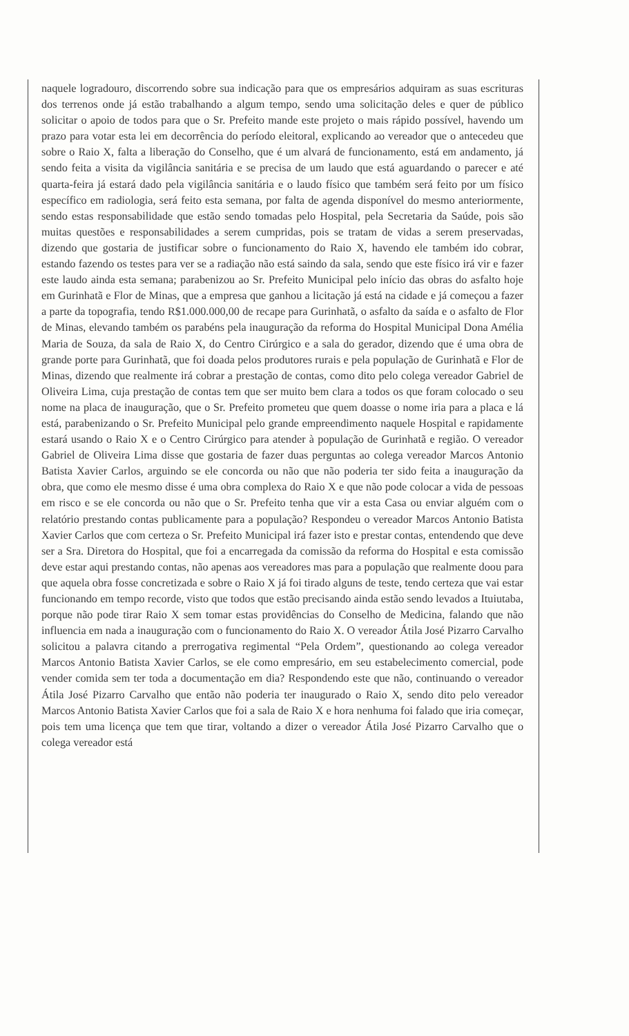naquele logradouro, discorrendo sobre sua indicação para que os empresários adquiram as suas escrituras dos terrenos onde já estão trabalhando a algum tempo, sendo uma solicitação deles e quer de público solicitar o apoio de todos para que o Sr. Prefeito mande este projeto o mais rápido possível, havendo um prazo para votar esta lei em decorrência do período eleitoral, explicando ao vereador que o antecedeu que sobre o Raio X, falta a liberação do Conselho, que é um alvará de funcionamento, está em andamento, já sendo feita a visita da vigilância sanitária e se precisa de um laudo que está aguardando o parecer e até quarta-feira já estará dado pela vigilância sanitária e o laudo físico que também será feito por um físico específico em radiologia, será feito esta semana, por falta de agenda disponível do mesmo anteriormente, sendo estas responsabilidade que estão sendo tomadas pelo Hospital, pela Secretaria da Saúde, pois são muitas questões e responsabilidades a serem cumpridas, pois se tratam de vidas a serem preservadas, dizendo que gostaria de justificar sobre o funcionamento do Raio X, havendo ele também ido cobrar, estando fazendo os testes para ver se a radiação não está saindo da sala, sendo que este físico irá vir e fazer este laudo ainda esta semana; parabenizou ao Sr. Prefeito Municipal pelo início das obras do asfalto hoje em Gurinhatã e Flor de Minas, que a empresa que ganhou a licitação já está na cidade e já começou a fazer a parte da topografia, tendo R$1.000.000,00 de recape para Gurinhatã, o asfalto da saída e o asfalto de Flor de Minas, elevando também os parabéns pela inauguração da reforma do Hospital Municipal Dona Amélia Maria de Souza, da sala de Raio X, do Centro Cirúrgico e a sala do gerador, dizendo que é uma obra de grande porte para Gurinhatã, que foi doada pelos produtores rurais e pela população de Gurinhatã e Flor de Minas, dizendo que realmente irá cobrar a prestação de contas, como dito pelo colega vereador Gabriel de Oliveira Lima, cuja prestação de contas tem que ser muito bem clara a todos os que foram colocado o seu nome na placa de inauguração, que o Sr. Prefeito prometeu que quem doasse o nome iria para a placa e lá está, parabenizando o Sr. Prefeito Municipal pelo grande empreendimento naquele Hospital e rapidamente estará usando o Raio X e o Centro Cirúrgico para atender à população de Gurinhatã e região. O vereador Gabriel de Oliveira Lima disse que gostaria de fazer duas perguntas ao colega vereador Marcos Antonio Batista Xavier Carlos, arguindo se ele concorda ou não que não poderia ter sido feita a inauguração da obra, que como ele mesmo disse é uma obra complexa do Raio X e que não pode colocar a vida de pessoas em risco e se ele concorda ou não que o Sr. Prefeito tenha que vir a esta Casa ou enviar alguém com o relatório prestando contas publicamente para a população? Respondeu o vereador Marcos Antonio Batista Xavier Carlos que com certeza o Sr. Prefeito Municipal irá fazer isto e prestar contas, entendendo que deve ser a Sra. Diretora do Hospital, que foi a encarregada da comissão da reforma do Hospital e esta comissão deve estar aqui prestando contas, não apenas aos vereadores mas para a população que realmente doou para que aquela obra fosse concretizada e sobre o Raio X já foi tirado alguns de teste, tendo certeza que vai estar funcionando em tempo recorde, visto que todos que estão precisando ainda estão sendo levados a Ituiutaba, porque não pode tirar Raio X sem tomar estas providências do Conselho de Medicina, falando que não influencia em nada a inauguração com o funcionamento do Raio X. O vereador Átila José Pizarro Carvalho solicitou a palavra citando a prerrogativa regimental “Pela Ordem”, questionando ao colega vereador Marcos Antonio Batista Xavier Carlos, se ele como empresário, em seu estabelecimento comercial, pode vender comida sem ter toda a documentação em dia? Respondendo este que não, continuando o vereador Átila José Pizarro Carvalho que então não poderia ter inaugurado o Raio X, sendo dito pelo vereador Marcos Antonio Batista Xavier Carlos que foi a sala de Raio X e hora nenhuma foi falado que iria começar, pois tem uma licença que tem que tirar, voltando a dizer o vereador Átila José Pizarro Carvalho que o colega vereador está